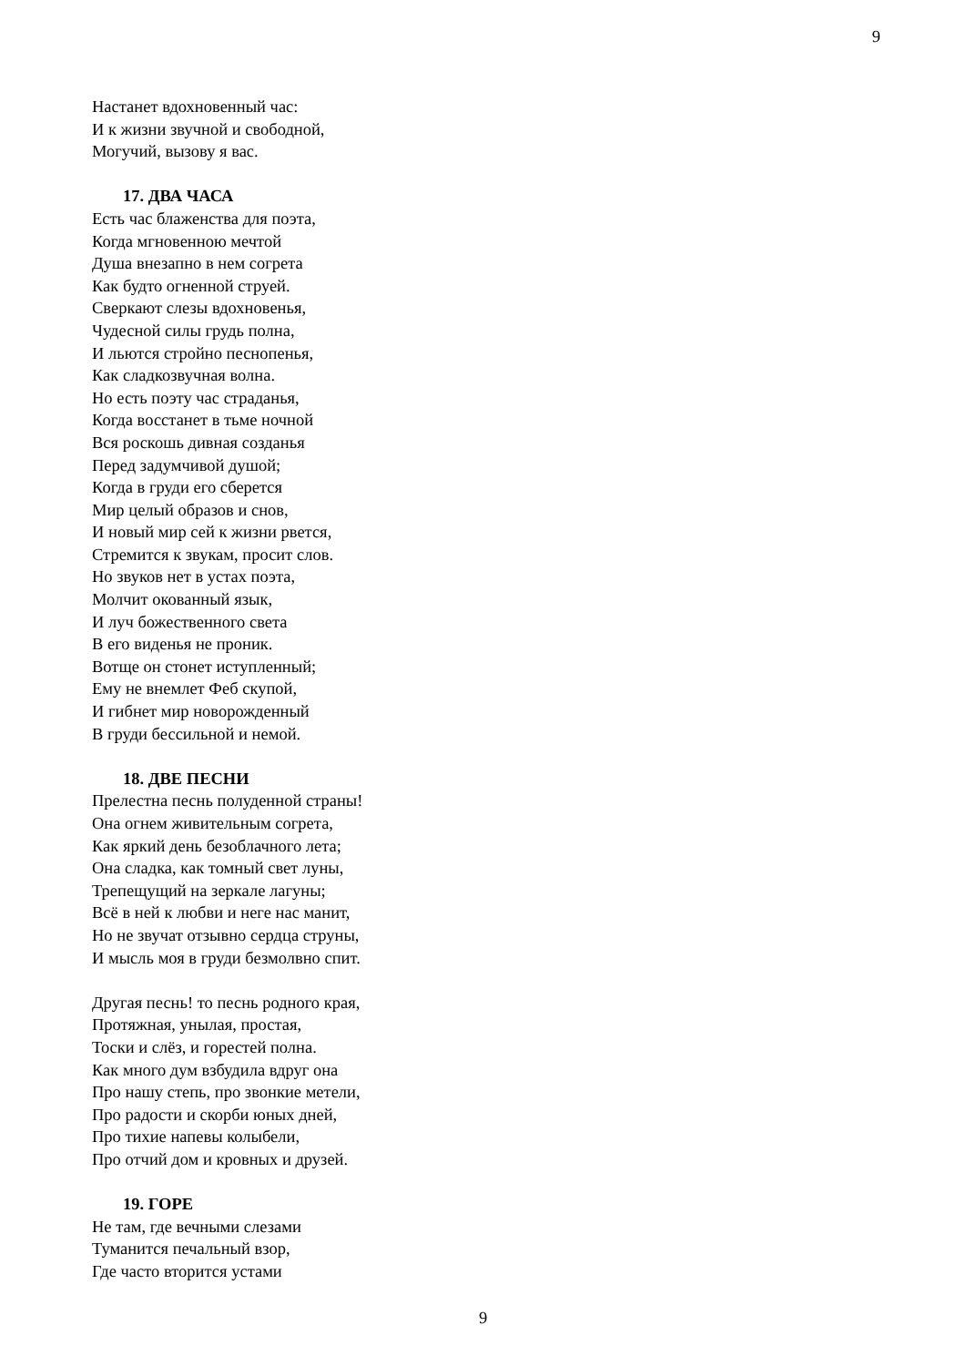9
Настанет вдохновенный час:
И к жизни звучной и свободной,
Могучий, вызову я вас.
17. ДВА ЧАСА
Есть час блаженства для поэта,
Когда мгновенною мечтой
Душа внезапно в нем согрета
Как будто огненной струей.
Сверкают слезы вдохновенья,
Чудесной силы грудь полна,
И льются стройно песнопенья,
Как сладкозвучная волна.
Но есть поэту час страданья,
Когда восстанет в тьме ночной
Вся роскошь дивная созданья
Перед задумчивой душой;
Когда в груди его сберется
Мир целый образов и снов,
И новый мир сей к жизни рвется,
Стремится к звукам, просит слов.
Но звуков нет в устах поэта,
Молчит окованный язык,
И луч божественного света
В его виденья не проник.
Вотще он стонет иступленный;
Ему не внемлет Феб скупой,
И гибнет мир новорожденный
В груди бессильной и немой.
18. ДВЕ ПЕСНИ
Прелестна песнь полуденной страны!
Она огнем живительным согрета,
Как яркий день безоблачного лета;
Она сладка, как томный свет луны,
Трепещущий на зеркале лагуны;
Всё в ней к любви и неге нас манит,
Но не звучат отзывно сердца струны,
И мысль моя в груди безмолвно спит.
Другая песнь! то песнь родного края,
Протяжная, унылая, простая,
Тоски и слёз, и горестей полна.
Как много дум взбудила вдруг она
Про нашу степь, про звонкие метели,
Про радости и скорби юных дней,
Про тихие напевы колыбели,
Про отчий дом и кровных и друзей.
19. ГОРЕ
Не там, где вечными слезами
Туманится печальный взор,
Где часто вторится устами
9